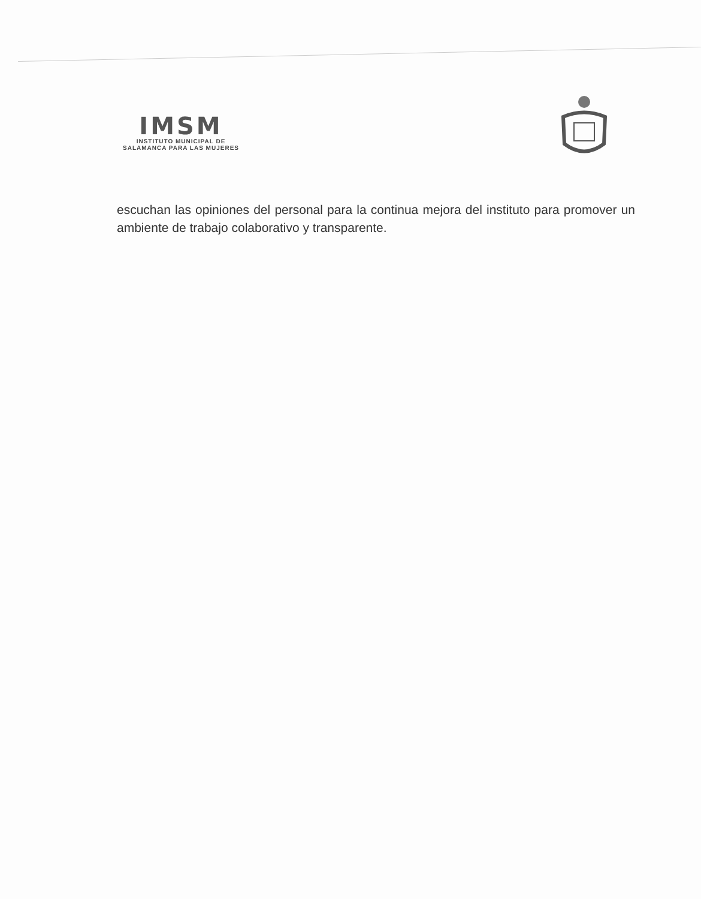IMSM
INSTITUTO MUNICIPAL DE
SALAMANCA PARA LAS MUJERES
escuchan las opiniones del personal para la continua mejora del instituto para promover un ambiente de trabajo colaborativo y transparente.